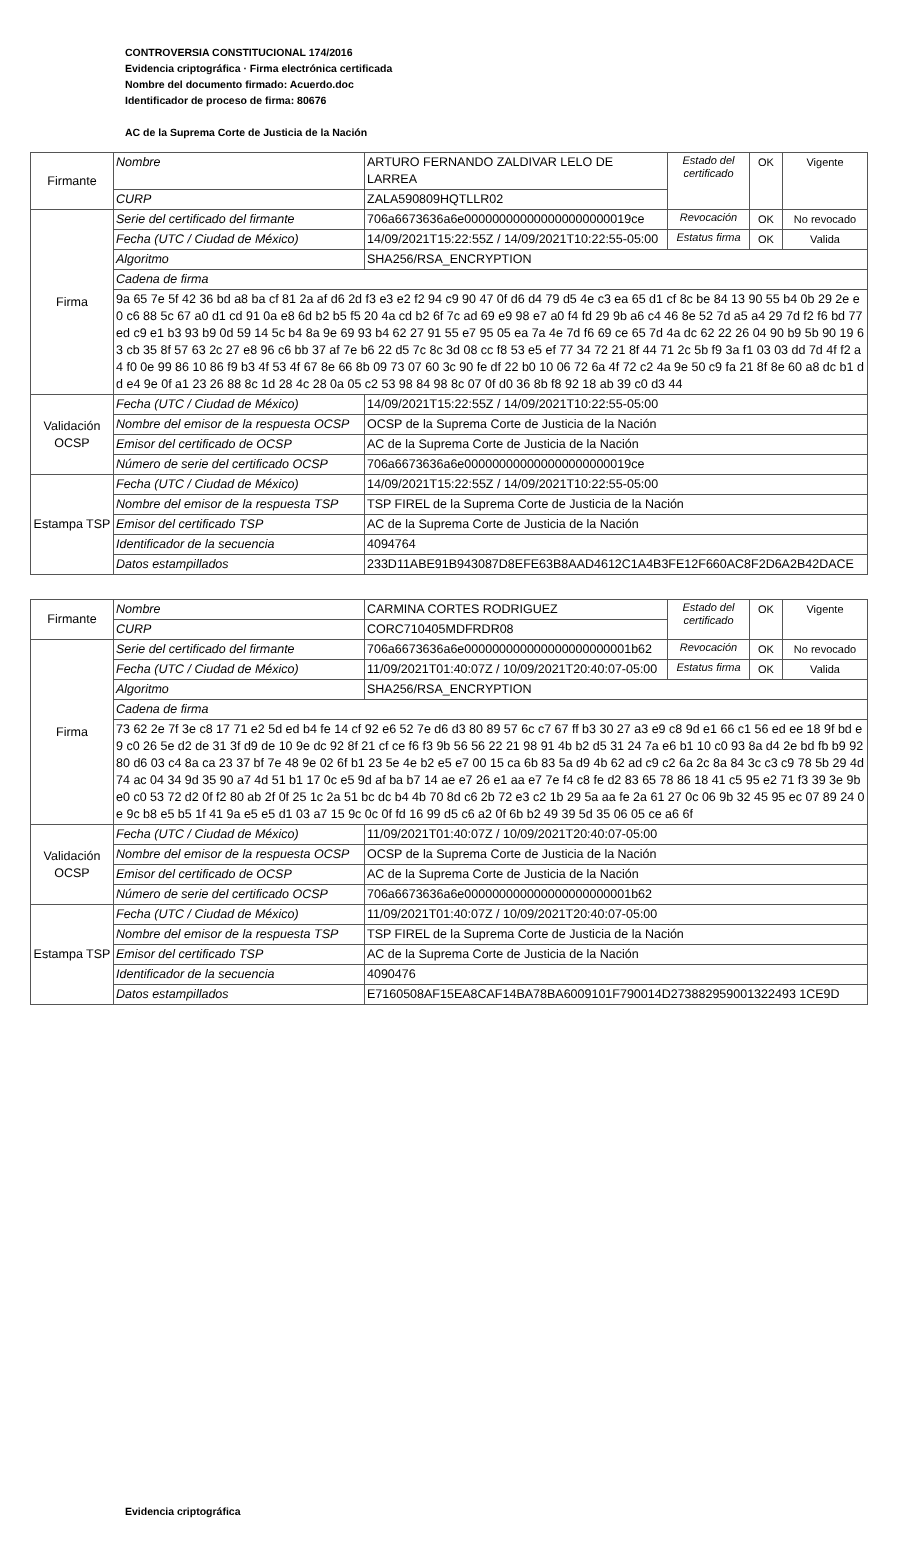CONTROVERSIA CONSTITUCIONAL 174/2016
Evidencia criptográfica · Firma electrónica certificada
Nombre del documento firmado: Acuerdo.doc
Identificador de proceso de firma: 80676
AC de la Suprema Corte de Justicia de la Nación
| Firmante | Nombre | ARTURO FERNANDO ZALDIVAR LELO DE LARREA | Estado del certificado | OK | Vigente |
| | CURP | ZALA590809HQTLLR02 | | | |
| Firma | Serie del certificado del firmante | 706a6673636a6e000000000000000000000019ce | Revocación | OK | No revocado |
| | Fecha (UTC / Ciudad de México) | 14/09/2021T15:22:55Z / 14/09/2021T10:22:55-05:00 | Estatus firma | OK | Valida |
| | Algoritmo | SHA256/RSA_ENCRYPTION | | | |
| | Cadena de firma | | | | |
| | 9a 65 7e 5f 42 36 bd a8 ba cf 81 2a af d6 2d f3 e3 e2 f2 94 c9 90 47 0f d6 d4 79 d5 4e c3 ea 65 d1 cf 8c be 84 13 90 55 b4 0b 29 2e e0 c6 88 5c 67 a0 d1 cd 91 0a e8 6d b2 b5 f5 20 4a cd b2 6f 7c ad 69 e9 98 e7 a0 f4 fd 29 9b a6 c4 46 8e 52 7d a5 a4 29 7d f2 f6 bd 77 ed c9 e1 b3 93 b9 0d 59 14 5c b4 8a 9e 69 93 b4 62 27 91 55 e7 95 05 ea 7a 4e 7d f6 69 ce 65 7d 4a dc 62 22 26 04 90 b9 5b 90 19 63 cb 35 8f 57 63 2c 27 e8 96 c6 bb 37 af 7e b6 22 d5 7c 8c 3d 08 cc f8 53 e5 ef 77 34 72 21 8f 44 71 2c 5b f9 3a f1 03 03 dd 7d 4f f2 a4 f0 0e 99 86 10 86 f9 b3 4f 53 4f 67 8e 66 8b 09 73 07 60 3c 90 fe df 22 b0 10 06 72 6a 4f 72 c2 4a 9e 50 c9 fa 21 8f 8e 60 a8 dc b1 dd e4 9e 0f a1 23 26 88 8c 1d 28 4c 28 0a 05 c2 53 98 84 98 8c 07 0f d0 36 8b f8 92 18 ab 39 c0 d3 44 | | | | |
| Validación OCSP | Fecha (UTC / Ciudad de México) | 14/09/2021T15:22:55Z / 14/09/2021T10:22:55-05:00 | | | |
| | Nombre del emisor de la respuesta OCSP | OCSP de la Suprema Corte de Justicia de la Nación | | | |
| | Emisor del certificado de OCSP | AC de la Suprema Corte de Justicia de la Nación | | | |
| | Número de serie del certificado OCSP | 706a6673636a6e000000000000000000000019ce | | | |
| Estampa TSP | Fecha (UTC / Ciudad de México) | 14/09/2021T15:22:55Z / 14/09/2021T10:22:55-05:00 | | | |
| | Nombre del emisor de la respuesta TSP | TSP FIREL de la Suprema Corte de Justicia de la Nación | | | |
| | Emisor del certificado TSP | AC de la Suprema Corte de Justicia de la Nación | | | |
| | Identificador de la secuencia | 4094764 | | | |
| | Datos estampillados | 233D11ABE91B943087D8EFE63B8AAD4612C1A4B3FE12F660AC8F2D6A2B42DACE | | | |
| Firmante | Nombre | CARMINA CORTES RODRIGUEZ | Estado del certificado | OK | Vigente |
| | CURP | CORC710405MDFRDR08 | | | |
| Firma | Serie del certificado del firmante | 706a6673636a6e000000000000000000000001b62 | Revocación | OK | No revocado |
| | Fecha (UTC / Ciudad de México) | 11/09/2021T01:40:07Z / 10/09/2021T20:40:07-05:00 | Estatus firma | OK | Valida |
| | Algoritmo | SHA256/RSA_ENCRYPTION | | | |
| | Cadena de firma | | | | |
| | 73 62 2e 7f 3e c8 17 71 e2 5d ed b4 fe 14 cf 92 e6 52 7e d6 d3 80 89 57 6c c7 67 ff b3 30 27 a3 e9 c8 9d e1 66 c1 56 ed ee 18 9f bd e9 c0 26 5e d2 de 31 3f d9 de 10 9e dc 92 8f 21 cf ce f6 f3 9b 56 56 22 21 98 91 4b b2 d5 31 24 7a e6 b1 10 c0 93 8a d4 2e bd fb b9 92 80 d6 03 c4 8a ca 23 37 bf 7e 48 9e 02 6f b1 23 5e 4e b2 e5 e7 00 15 ca 6b 83 5a d9 4b 62 ad c9 c2 6a 2c 8a 84 3c c3 c9 78 5b 29 4d 74 ac 04 34 9d 35 90 a7 4d 51 b1 17 0c e5 9d af ba b7 14 ae e7 26 e1 aa e7 7e f4 c8 fe d2 83 65 78 86 18 41 c5 95 e2 71 f3 39 3e 9b e0 c0 53 72 d2 0f f2 80 ab 2f 0f 25 1c 2a 51 bc dc b4 4b 70 8d c6 2b 72 e3 c2 1b 29 5a aa fe 2a 61 27 0c 06 9b 32 45 95 ec 07 89 24 0e 9c b8 e5 b5 1f 41 9a e5 e5 d1 03 a7 15 9c 0c 0f fd 16 99 d5 c6 a2 0f 6b b2 49 39 5d 35 06 05 ce a6 6f | | | | |
| Validación OCSP | Fecha (UTC / Ciudad de México) | 11/09/2021T01:40:07Z / 10/09/2021T20:40:07-05:00 | | | |
| | Nombre del emisor de la respuesta OCSP | OCSP de la Suprema Corte de Justicia de la Nación | | | |
| | Emisor del certificado de OCSP | AC de la Suprema Corte de Justicia de la Nación | | | |
| | Número de serie del certificado OCSP | 706a6673636a6e000000000000000000000001b62 | | | |
| Estampa TSP | Fecha (UTC / Ciudad de México) | 11/09/2021T01:40:07Z / 10/09/2021T20:40:07-05:00 | | | |
| | Nombre del emisor de la respuesta TSP | TSP FIREL de la Suprema Corte de Justicia de la Nación | | | |
| | Emisor del certificado TSP | AC de la Suprema Corte de Justicia de la Nación | | | |
| | Identificador de la secuencia | 4090476 | | | |
| | Datos estampillados | E7160508AF15EA8CAF14BA78BA6009101F790014D273882959001322493 1CE9D | | | |
Evidencia criptográfica